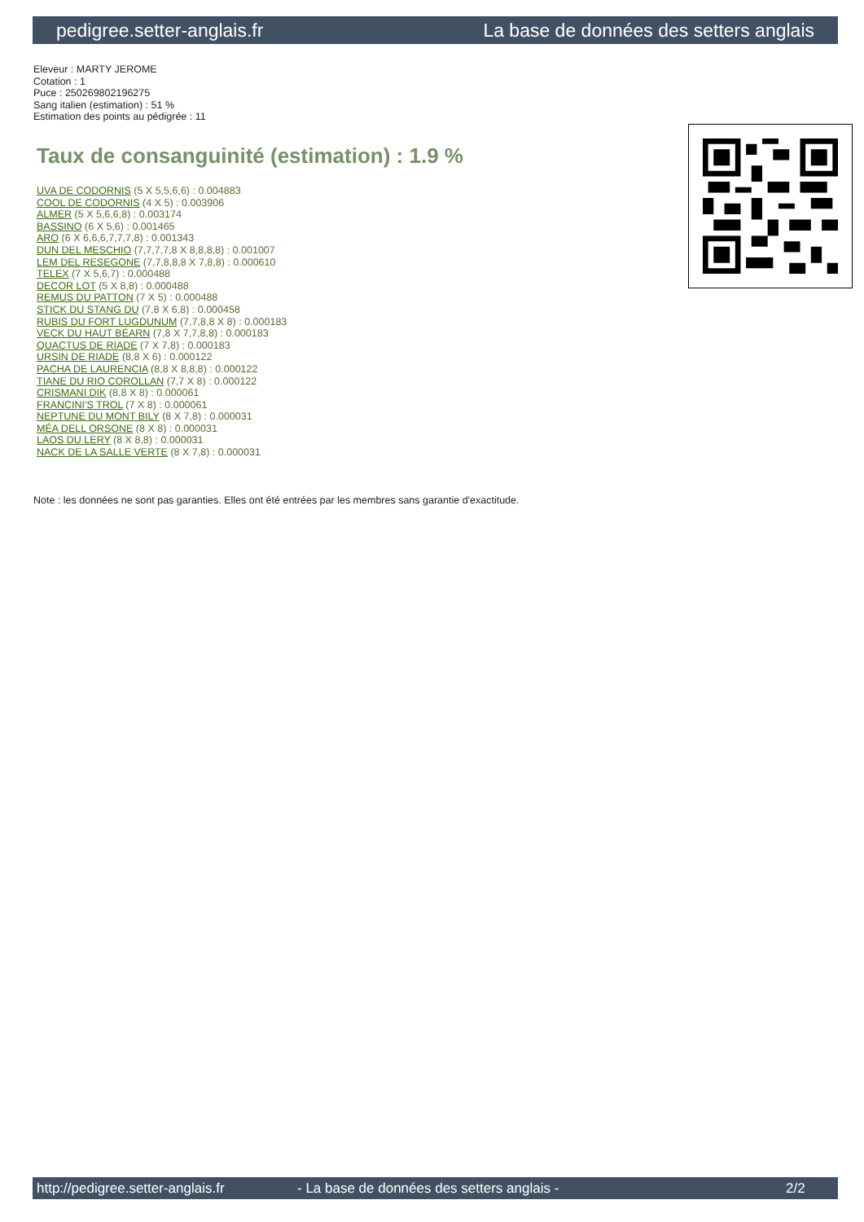pedigree.setter-anglais.fr La base de données des setters anglais
Eleveur : MARTY JEROME
Cotation : 1
Puce : 250269802196275
Sang italien (estimation) : 51 %
Estimation des points au pédigrée : 11
Taux de consanguinité (estimation) : 1.9 %
UVA DE CODORNIS (5 X 5,5,6,6) : 0.004883
COOL DE CODORNIS (4 X 5) : 0.003906
ALMER (5 X 5,6,6,8) : 0.003174
BASSINO (6 X 5,6) : 0.001465
ARO (6 X 6,6,6,7,7,7,8) : 0.001343
DUN DEL MESCHIO (7,7,7,7,8 X 8,8,8,8) : 0.001007
LEM DEL RESEGONE (7,7,8,8,8 X 7,8,8) : 0.000610
TELEX (7 X 5,6,7) : 0.000488
DECOR LOT (5 X 8,8) : 0.000488
REMUS DU PATTON (7 X 5) : 0.000488
STICK DU STANG DU (7,8 X 6,8) : 0.000458
RUBIS DU FORT LUGDUNUM (7,7,8,8 X 8) : 0.000183
VECK DU HAUT BÉARN (7,8 X 7,7,8,8) : 0.000183
QUACTUS DE RIADE (7 X 7,8) : 0.000183
URSIN DE RIADE (8,8 X 6) : 0.000122
PACHA DE LAURENCIA (8,8 X 8,8,8) : 0.000122
TIANE DU RIO COROLLAN (7,7 X 8) : 0.000122
CRISMANI DIK (8,8 X 8) : 0.000061
FRANCINI'S TROL (7 X 8) : 0.000061
NEPTUNE DU MONT BILY (8 X 7,8) : 0.000031
MÉA DELL ORSONE (8 X 8) : 0.000031
LAOS DU LERY (8 X 8,8) : 0.000031
NACK DE LA SALLE VERTE (8 X 7,8) : 0.000031
Note : les données ne sont pas garanties. Elles ont été entrées par les membres sans garantie d'exactitude.
http://pedigree.setter-anglais.fr - La base de données des setters anglais - 2/2